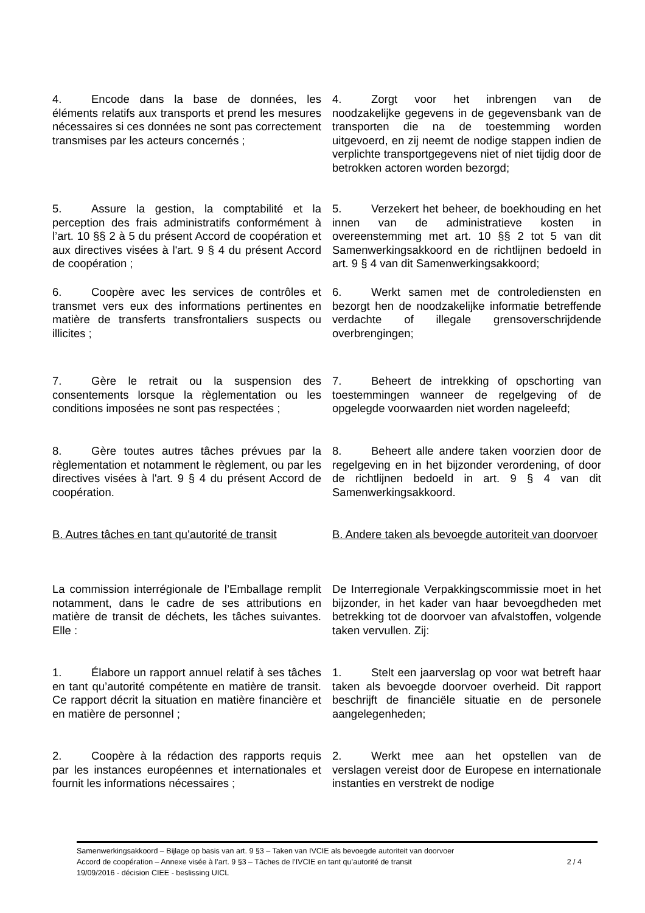4. Encode dans la base de données, les éléments relatifs aux transports et prend les mesures nécessaires si ces données ne sont pas correctement transmises par les acteurs concernés ;
4. Zorgt voor het inbrengen van de noodzakelijke gegevens in de gegevensbank van de transporten die na de toestemming worden uitgevoerd, en zij neemt de nodige stappen indien de verplichte transportgegevens niet of niet tijdig door de betrokken actoren worden bezorgd;
5. Assure la gestion, la comptabilité et la perception des frais administratifs conformément à l’art. 10 §§ 2 à 5 du présent Accord de coopération et aux directives visées à l'art. 9 § 4 du présent Accord de coopération ;
5. Verzekert het beheer, de boekhouding en het innen van de administratieve kosten in overeenstemming met art. 10 §§ 2 tot 5 van dit Samenwerkingsakkoord en de richtlijnen bedoeld in art. 9 § 4 van dit Samenwerkingsakkoord;
6. Coopère avec les services de contrôles et transmet vers eux des informations pertinentes en matière de transferts transfrontaliers suspects ou illicites ;
6. Werkt samen met de controlediensten en bezorgt hen de noodzakelijke informatie betreffende verdachte of illegale grensoverschrijdende overbrengingen;
7. Gère le retrait ou la suspension des consentements lorsque la règlementation ou les conditions imposées ne sont pas respectées ;
7. Beheert de intrekking of opschorting van toestemmingen wanneer de regelgeving of de opgelegde voorwaarden niet worden nageleefd;
8. Gère toutes autres tâches prévues par la règlementation et notamment le règlement, ou par les directives visées à l'art. 9 § 4 du présent Accord de coopération.
8. Beheert alle andere taken voorzien door de regelgeving en in het bijzonder verordening, of door de richtlijnen bedoeld in art. 9 § 4 van dit Samenwerkingsakkoord.
B. Autres tâches en tant qu'autorité de transit
B. Andere taken als bevoegde autoriteit van doorvoer
La commission interrégionale de l’Emballage remplit notamment, dans le cadre de ses attributions en matière de transit de déchets, les tâches suivantes. Elle :
De Interregionale Verpakkingscommissie moet in het bijzonder, in het kader van haar bevoegdheden met betrekking tot de doorvoer van afvalstoffen, volgende taken vervullen. Zij:
1. Élabore un rapport annuel relatif à ses tâches en tant qu’autorité compétente en matière de transit. Ce rapport décrit la situation en matière financière et en matière de personnel ;
1. Stelt een jaarverslag op voor wat betreft haar taken als bevoegde doorvoer overheid. Dit rapport beschrijft de financiële situatie en de personele aangelegenheden;
2. Coopère à la rédaction des rapports requis par les instances européennes et internationales et fournit les informations nécessaires ;
2. Werkt mee aan het opstellen van de verslagen vereist door de Europese en internationale instanties en verstrekt de nodige
Samenwerkingsakkoord – Bijlage op basis van art. 9 §3 – Taken van IVCIE als bevoegde autoriteit van doorvoer
Accord de coopération – Annexe visée à l’art. 9 §3 – Tâches de l’IVCIE en tant qu’autorité de transit 2 / 4
19/09/2016 - décision CIEE - beslissing UICL